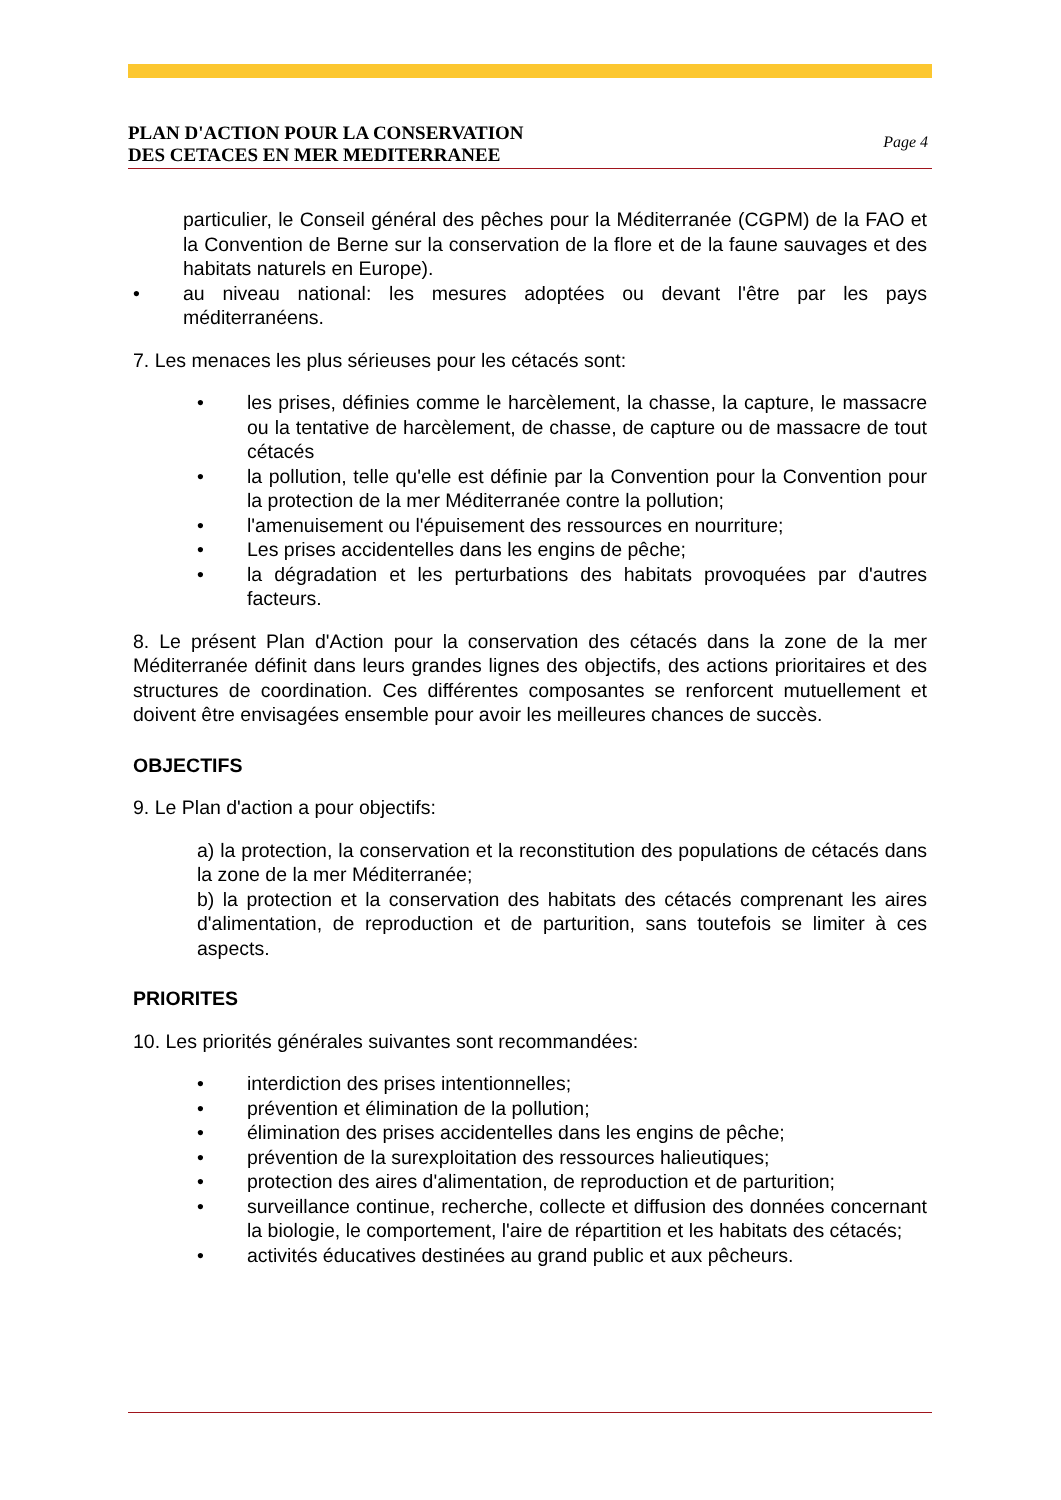PLAN D'ACTION POUR LA CONSERVATION
DES CETACES EN MER MEDITERRANEE Page 4
particulier, le Conseil général des pêches pour la Méditerranée (CGPM) de la FAO et la Convention de Berne sur la conservation de la flore et de la faune sauvages et des habitats naturels en Europe).
• au niveau national: les mesures adoptées ou devant l'être par les pays méditerranéens.
7. Les menaces les plus sérieuses pour les cétacés sont:
• les prises, définies comme le harcèlement, la chasse, la capture, le massacre ou la tentative de harcèlement, de chasse, de capture ou de massacre de tout cétacés
• la pollution, telle qu'elle est définie par la Convention pour la Convention pour la protection de la mer Méditerranée contre la pollution;
• l'amenuisement ou l'épuisement des ressources en nourriture;
• Les prises accidentelles dans les engins de pêche;
• la dégradation et les perturbations des habitats provoquées par d'autres facteurs.
8. Le présent Plan d'Action pour la conservation des cétacés dans la zone de la mer Méditerranée définit dans leurs grandes lignes des objectifs, des actions prioritaires et des structures de coordination. Ces différentes composantes se renforcent mutuellement et doivent être envisagées ensemble pour avoir les meilleures chances de succès.
OBJECTIFS
9. Le Plan d'action a pour objectifs:
a) la protection, la conservation et la reconstitution des populations de cétacés dans la zone de la mer Méditerranée;
b) la protection et la conservation des habitats des cétacés comprenant les aires d'alimentation, de reproduction et de parturition, sans toutefois se limiter à ces aspects.
PRIORITES
10. Les priorités générales suivantes sont recommandées:
• interdiction des prises intentionnelles;
• prévention et élimination de la pollution;
• élimination des prises accidentelles dans les engins de pêche;
• prévention de la surexploitation des ressources halieutiques;
• protection des aires d'alimentation, de reproduction et de parturition;
• surveillance continue, recherche, collecte et diffusion des données concernant la biologie, le comportement, l'aire de répartition et les habitats des cétacés;
• activités éducatives destinées au grand public et aux pêcheurs.